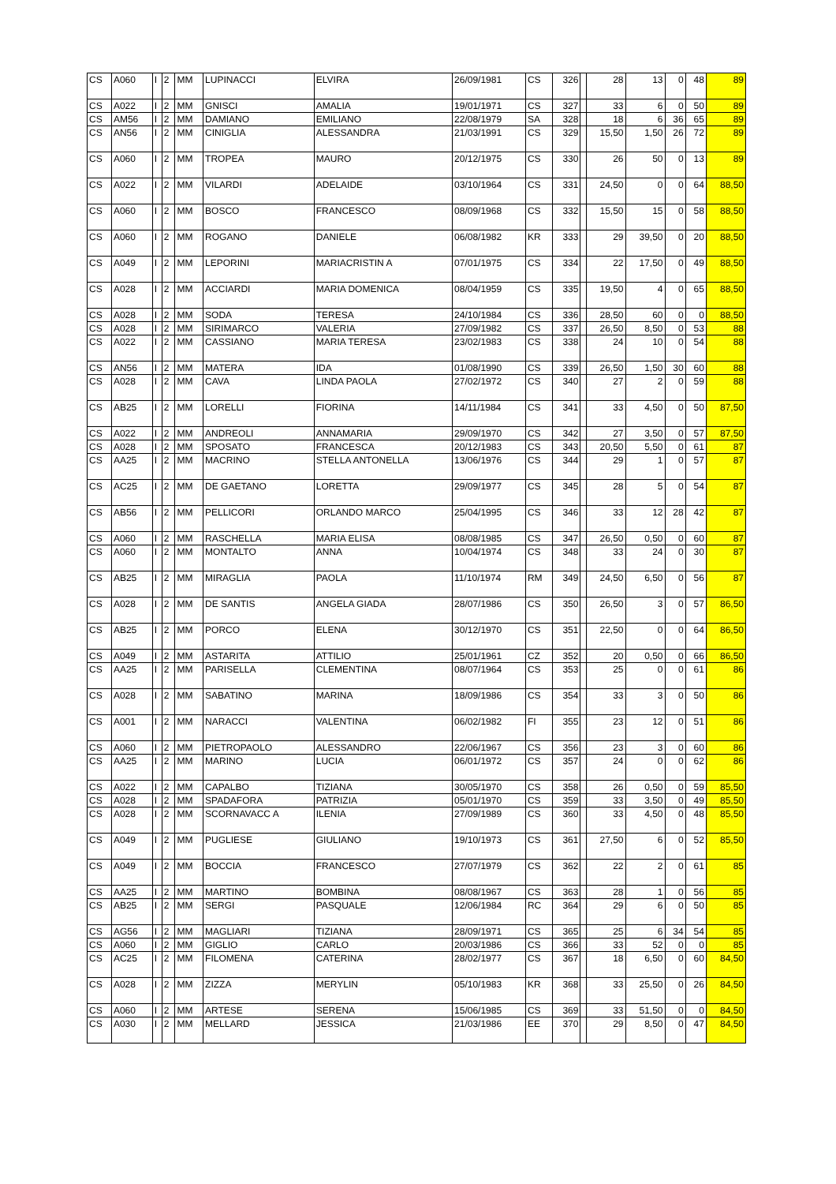| CS | A060 | I | 2 | MM | LUPINACCI | ELVIRA | 26/09/1981 | CS | 326 | | 28 | 13 | 0 | 48 | 89 |
| CS | A022 | I | 2 | MM | GNISCI | AMALIA | 19/01/1971 | CS | 327 | | 33 | 6 | 0 | 50 | 89 |
| CS | AM56 | I | 2 | MM | DAMIANO | EMILIANO | 22/08/1979 | SA | 328 | | 18 | 6 | 36 | 65 | 89 |
| CS | AN56 | I | 2 | MM | CINIGLIA | ALESSANDRA | 21/03/1991 | CS | 329 | | 15,50 | 1,50 | 26 | 72 | 89 |
| CS | A060 | I | 2 | MM | TROPEA | MAURO | 20/12/1975 | CS | 330 | | 26 | 50 | 0 | 13 | 89 |
| CS | A022 | I | 2 | MM | VILARDI | ADELAIDE | 03/10/1964 | CS | 331 | | 24,50 | 0 | 0 | 64 | 88,50 |
| CS | A060 | I | 2 | MM | BOSCO | FRANCESCO | 08/09/1968 | CS | 332 | | 15,50 | 15 | 0 | 58 | 88,50 |
| CS | A060 | I | 2 | MM | ROGANO | DANIELE | 06/08/1982 | KR | 333 | | 29 | 39,50 | 0 | 20 | 88,50 |
| CS | A049 | I | 2 | MM | LEPORINI | MARIACRISTIN A | 07/01/1975 | CS | 334 | | 22 | 17,50 | 0 | 49 | 88,50 |
| CS | A028 | I | 2 | MM | ACCIARDI | MARIA DOMENICA | 08/04/1959 | CS | 335 | | 19,50 | 4 | 0 | 65 | 88,50 |
| CS | A028 | I | 2 | MM | SODA | TERESA | 24/10/1984 | CS | 336 | | 28,50 | 60 | 0 | 0 | 88,50 |
| CS | A028 | I | 2 | MM | SIRIMARCO | VALERIA | 27/09/1982 | CS | 337 | | 26,50 | 8,50 | 0 | 53 | 88 |
| CS | A022 | I | 2 | MM | CASSIANO | MARIA TERESA | 23/02/1983 | CS | 338 | | 24 | 10 | 0 | 54 | 88 |
| CS | AN56 | I | 2 | MM | MATERA | IDA | 01/08/1990 | CS | 339 | | 26,50 | 1,50 | 30 | 60 | 88 |
| CS | A028 | I | 2 | MM | CAVA | LINDA PAOLA | 27/02/1972 | CS | 340 | | 27 | 2 | 0 | 59 | 88 |
| CS | AB25 | I | 2 | MM | LORELLI | FIORINA | 14/11/1984 | CS | 341 | | 33 | 4,50 | 0 | 50 | 87,50 |
| CS | A022 | I | 2 | MM | ANDREOLI | ANNAMARIA | 29/09/1970 | CS | 342 | | 27 | 3,50 | 0 | 57 | 87,50 |
| CS | A028 | I | 2 | MM | SPOSATO | FRANCESCA | 20/12/1983 | CS | 343 | | 20,50 | 5,50 | 0 | 61 | 87 |
| CS | AA25 | I | 2 | MM | MACRINO | STELLA ANTONELLA | 13/06/1976 | CS | 344 | | 29 | 1 | 0 | 57 | 87 |
| CS | AC25 | I | 2 | MM | DE GAETANO | LORETTA | 29/09/1977 | CS | 345 | | 28 | 5 | 0 | 54 | 87 |
| CS | AB56 | I | 2 | MM | PELLICORI | ORLANDO MARCO | 25/04/1995 | CS | 346 | | 33 | 12 | 28 | 42 | 87 |
| CS | A060 | I | 2 | MM | RASCHELLA | MARIA ELISA | 08/08/1985 | CS | 347 | | 26,50 | 0,50 | 0 | 60 | 87 |
| CS | A060 | I | 2 | MM | MONTALTO | ANNA | 10/04/1974 | CS | 348 | | 33 | 24 | 0 | 30 | 87 |
| CS | AB25 | I | 2 | MM | MIRAGLIA | PAOLA | 11/10/1974 | RM | 349 | | 24,50 | 6,50 | 0 | 56 | 87 |
| CS | A028 | I | 2 | MM | DE SANTIS | ANGELA GIADA | 28/07/1986 | CS | 350 | | 26,50 | 3 | 0 | 57 | 86,50 |
| CS | AB25 | I | 2 | MM | PORCO | ELENA | 30/12/1970 | CS | 351 | | 22,50 | 0 | 0 | 64 | 86,50 |
| CS | A049 | I | 2 | MM | ASTARITA | ATTILIO | 25/01/1961 | CZ | 352 | | 20 | 0,50 | 0 | 66 | 86,50 |
| CS | AA25 | I | 2 | MM | PARISELLA | CLEMENTINA | 08/07/1964 | CS | 353 | | 25 | 0 | 0 | 61 | 86 |
| CS | A028 | I | 2 | MM | SABATINO | MARINA | 18/09/1986 | CS | 354 | | 33 | 3 | 0 | 50 | 86 |
| CS | A001 | I | 2 | MM | NARACCI | VALENTINA | 06/02/1982 | FI | 355 | | 23 | 12 | 0 | 51 | 86 |
| CS | A060 | I | 2 | MM | PIETROPAOLO | ALESSANDRO | 22/06/1967 | CS | 356 | | 23 | 3 | 0 | 60 | 86 |
| CS | AA25 | I | 2 | MM | MARINO | LUCIA | 06/01/1972 | CS | 357 | | 24 | 0 | 0 | 62 | 86 |
| CS | A022 | I | 2 | MM | CAPALBO | TIZIANA | 30/05/1970 | CS | 358 | | 26 | 0,50 | 0 | 59 | 85,50 |
| CS | A028 | I | 2 | MM | SPADAFORA | PATRIZIA | 05/01/1970 | CS | 359 | | 33 | 3,50 | 0 | 49 | 85,50 |
| CS | A028 | I | 2 | MM | SCORNAVACC A | ILENIA | 27/09/1989 | CS | 360 | | 33 | 4,50 | 0 | 48 | 85,50 |
| CS | A049 | I | 2 | MM | PUGLIESE | GIULIANO | 19/10/1973 | CS | 361 | | 27,50 | 6 | 0 | 52 | 85,50 |
| CS | A049 | I | 2 | MM | BOCCIA | FRANCESCO | 27/07/1979 | CS | 362 | | 22 | 2 | 0 | 61 | 85 |
| CS | AA25 | I | 2 | MM | MARTINO | BOMBINA | 08/08/1967 | CS | 363 | | 28 | 1 | 0 | 56 | 85 |
| CS | AB25 | I | 2 | MM | SERGI | PASQUALE | 12/06/1984 | RC | 364 | | 29 | 6 | 0 | 50 | 85 |
| CS | AG56 | I | 2 | MM | MAGLIARI | TIZIANA | 28/09/1971 | CS | 365 | | 25 | 6 | 34 | 54 | 85 |
| CS | A060 | I | 2 | MM | GIGLIO | CARLO | 20/03/1986 | CS | 366 | | 33 | 52 | 0 | 0 | 85 |
| CS | AC25 | I | 2 | MM | FILOMENA | CATERINA | 28/02/1977 | CS | 367 | | 18 | 6,50 | 0 | 60 | 84,50 |
| CS | A028 | I | 2 | MM | ZIZZA | MERYLIN | 05/10/1983 | KR | 368 | | 33 | 25,50 | 0 | 26 | 84,50 |
| CS | A060 | I | 2 | MM | ARTESE | SERENA | 15/06/1985 | CS | 369 | | 33 | 51,50 | 0 | 0 | 84,50 |
| CS | A030 | I | 2 | MM | MELLARD | JESSICA | 21/03/1986 | EE | 370 | | 29 | 8,50 | 0 | 47 | 84,50 |